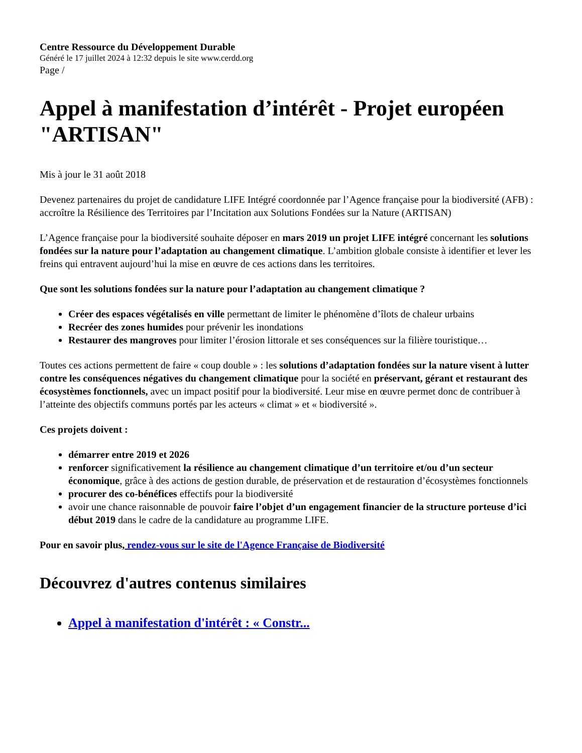Centre Ressource du Développement Durable
Généré le 17 juillet 2024 à 12:32 depuis le site www.cerdd.org
Page /
Appel à manifestation d’intérêt - Projet européen "ARTISAN"
Mis à jour le 31 août 2018
Devenez partenaires du projet de candidature LIFE Intégré coordonnée par l’Agence française pour la biodiversité (AFB) : accroître la Résilience des Territoires par l’Incitation aux Solutions Fondées sur la Nature (ARTISAN)
L’Agence française pour la biodiversité souhaite déposer en mars 2019 un projet LIFE intégré concernant les solutions fondées sur la nature pour l’adaptation au changement climatique. L’ambition globale consiste à identifier et lever les freins qui entravent aujourd’hui la mise en œuvre de ces actions dans les territoires.
Que sont les solutions fondées sur la nature pour l’adaptation au changement climatique ?
Créer des espaces végétalisés en ville permettant de limiter le phénomène d’îlots de chaleur urbains
Recréer des zones humides pour prévenir les inondations
Restaurer des mangroves pour limiter l’érosion littorale et ses conséquences sur la filière touristique…
Toutes ces actions permettent de faire « coup double » : les solutions d’adaptation fondées sur la nature visent à lutter contre les conséquences négatives du changement climatique pour la société en préservant, gérant et restaurant des écosystèmes fonctionnels, avec un impact positif pour la biodiversité. Leur mise en œuvre permet donc de contribuer à l’atteinte des objectifs communs portés par les acteurs « climat » et « biodiversité ».
Ces projets doivent :
démarrer entre 2019 et 2026
renforcer significativement la résilience au changement climatique d’un territoire et/ou d’un secteur économique, grâce à des actions de gestion durable, de préservation et de restauration d’écosystèmes fonctionnels
procurer des co-bénéfices effectifs pour la biodiversité
avoir une chance raisonnable de pouvoir faire l’objet d’un engagement financier de la structure porteuse d’ici début 2019 dans le cadre de la candidature au programme LIFE.
Pour en savoir plus, rendez-vous sur le site de l'Agence Française de Biodiversité
Découvrez d'autres contenus similaires
Appel à manifestation d'intérêt : « Constr...